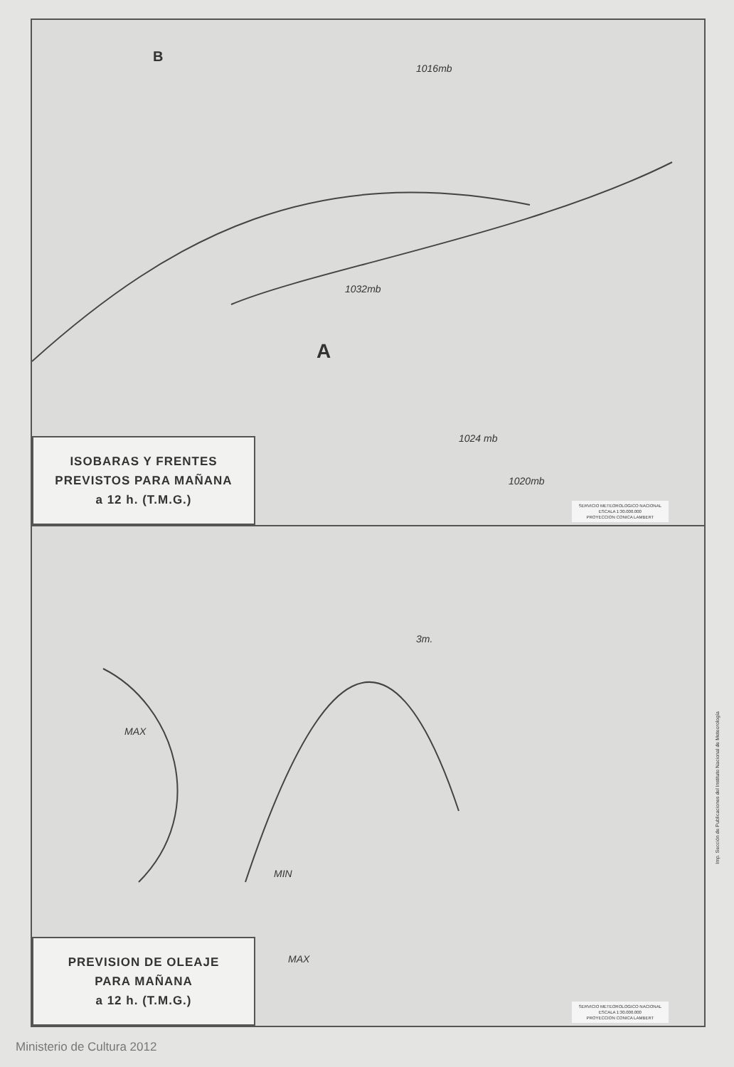B
A
1016mb
1032mb
1024 mb
1020mb
ISOBARAS Y FRENTES
PREVISTOS PARA MAÑANA
a 12 h. (T.M.G.)
SERVICIO METEOROLOGICO NACIONAL
ESCALA 1:30.000.000
PROYECCION CONICA LAMBERT
MAX
MIN
MAX
3m.
PREVISION DE OLEAJE
PARA MAÑANA
a 12 h. (T.M.G.)
SERVICIO METEOROLOGICO NACIONAL
ESCALA 1:30.000.000
PROYECCION CONICA LAMBERT
Imp. Sección de Publicaciones del Instituto Nacional de Meteorología
Ministerio de Cultura 2012